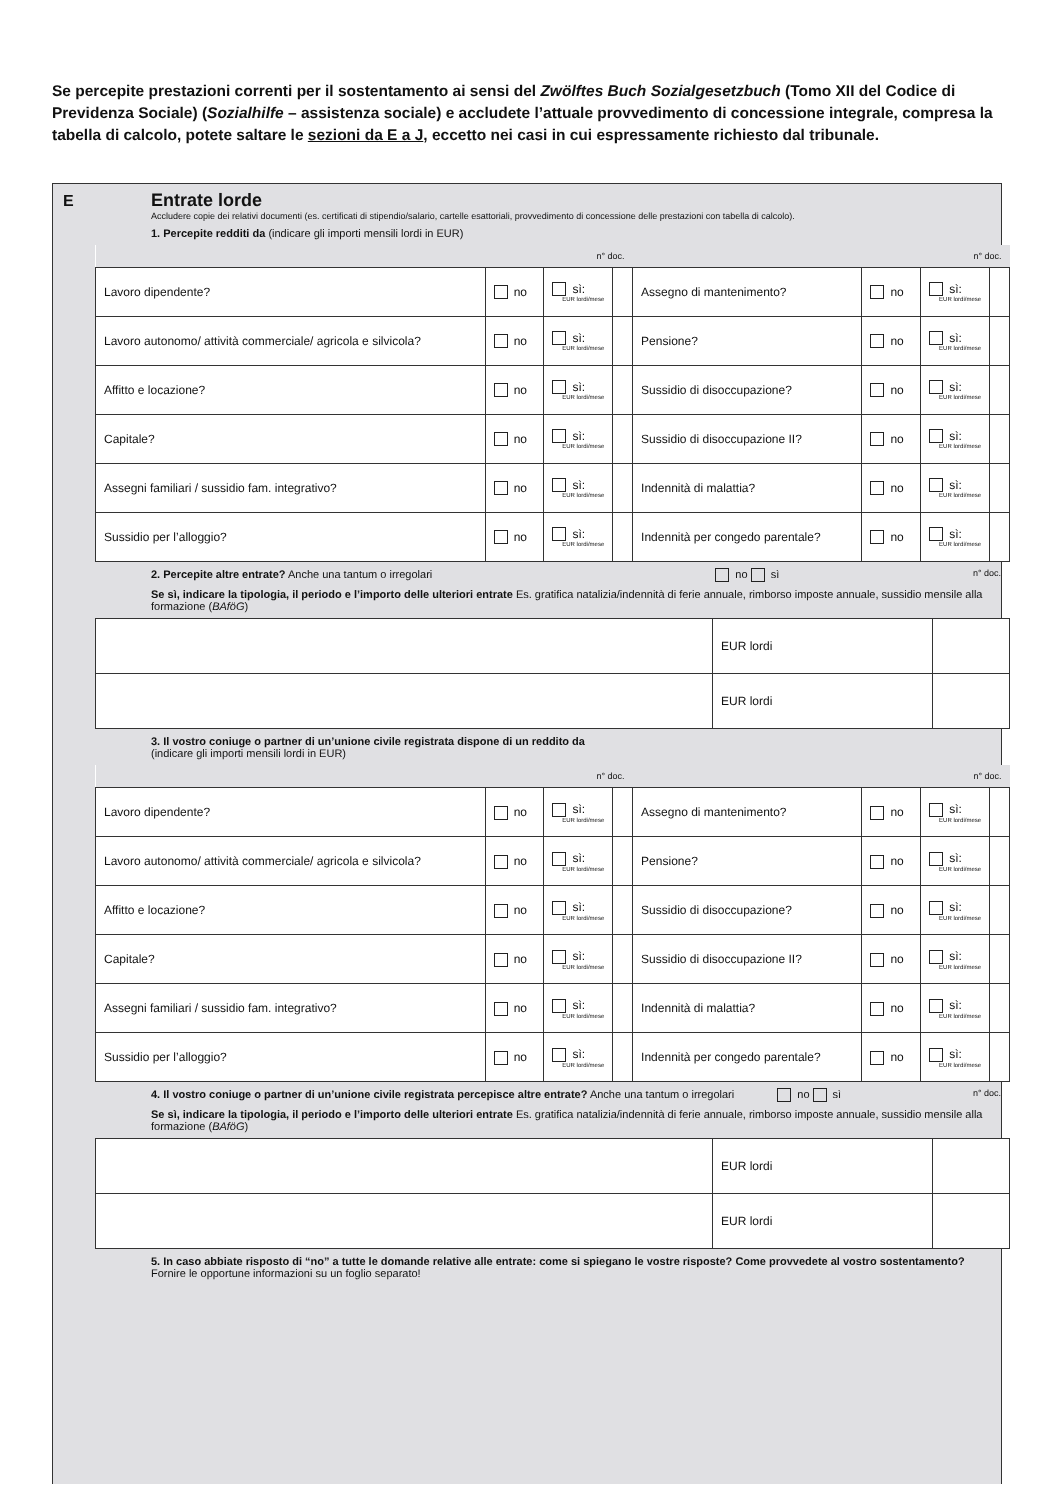Se percepite prestazioni correnti per il sostentamento ai sensi del Zwölftes Buch Sozialgesetzbuch (Tomo XII del Codice di Previdenza Sociale) (Sozialhilfe – assistenza sociale) e accludete l’attuale provvedimento di concessione integrale, compresa la tabella di calcolo, potete saltare le sezioni da E a J, eccetto nei casi in cui espressamente richiesto dal tribunale.
E
Entrate lorde
Accludere copie dei relativi documenti (es. certificati di stipendio/salario, cartelle esattoriali, provvedimento di concessione delle prestazioni con tabella di calcolo).
1. Percepite redditi da (indicare gli importi mensili lordi in EUR)
| n° doc. | | | | n° doc. | | | |
| Lavoro dipendente? | no | sì: EUR lordi/mese | | Assegno di mantenimento? | no | sì: EUR lordi/mese | |
| Lavoro autonomo/ attività commerciale/ agricola e silvicola? | no | sì: EUR lordi/mese | | Pensione? | no | sì: EUR lordi/mese | |
| Affitto e locazione? | no | sì: EUR lordi/mese | | Sussidio di disoccupazione? | no | sì: EUR lordi/mese | |
| Capitale? | no | sì: EUR lordi/mese | | Sussidio di disoccupazione II? | no | sì: EUR lordi/mese | |
| Assegni familiari / sussidio fam. integrativo? | no | sì: EUR lordi/mese | | Indennità di malattia? | no | sì: EUR lordi/mese | |
| Sussidio per l’alloggio? | no | sì: EUR lordi/mese | | Indennità per congedo parentale? | no | sì: EUR lordi/mese | |
2. Percepite altre entrate? Anche una tantum o irregolari no sì n° doc.
Se sì, indicare la tipologia, il periodo e l’importo delle ulteriori entrate Es. gratifica natalizia/indennità di ferie annuale, rimborso imposte annuale, sussidio mensile alla formazione (BAföG)
| | EUR lordi | |
| | EUR lordi | |
3. Il vostro coniuge o partner di un’unione civile registrata dispone di un reddito da
(indicare gli importi mensili lordi in EUR)
| n° doc. | | | | n° doc. | | | |
| Lavoro dipendente? | no | sì: EUR lordi/mese | | Assegno di mantenimento? | no | sì: EUR lordi/mese | |
| Lavoro autonomo/ attività commerciale/ agricola e silvicola? | no | sì: EUR lordi/mese | | Pensione? | no | sì: EUR lordi/mese | |
| Affitto e locazione? | no | sì: EUR lordi/mese | | Sussidio di disoccupazione? | no | sì: EUR lordi/mese | |
| Capitale? | no | sì: EUR lordi/mese | | Sussidio di disoccupazione II? | no | sì: EUR lordi/mese | |
| Assegni familiari / sussidio fam. integrativo? | no | sì: EUR lordi/mese | | Indennità di malattia? | no | sì: EUR lordi/mese | |
| Sussidio per l’alloggio? | no | sì: EUR lordi/mese | | Indennità per congedo parentale? | no | sì: EUR lordi/mese | |
4. Il vostro coniuge o partner di un’unione civile registrata percepisce altre entrate? Anche una tantum o irregolari no sì n° doc.
Se sì, indicare la tipologia, il periodo e l’importo delle ulteriori entrate Es. gratifica natalizia/indennità di ferie annuale, rimborso imposte annuale, sussidio mensile alla formazione (BAföG)
| | EUR lordi | |
| | EUR lordi | |
5. In caso abbiate risposto di “no” a tutte le domande relative alle entrate: come si spiegano le vostre risposte? Come provvedete al vostro sostentamento? Fornire le opportune informazioni su un foglio separato!